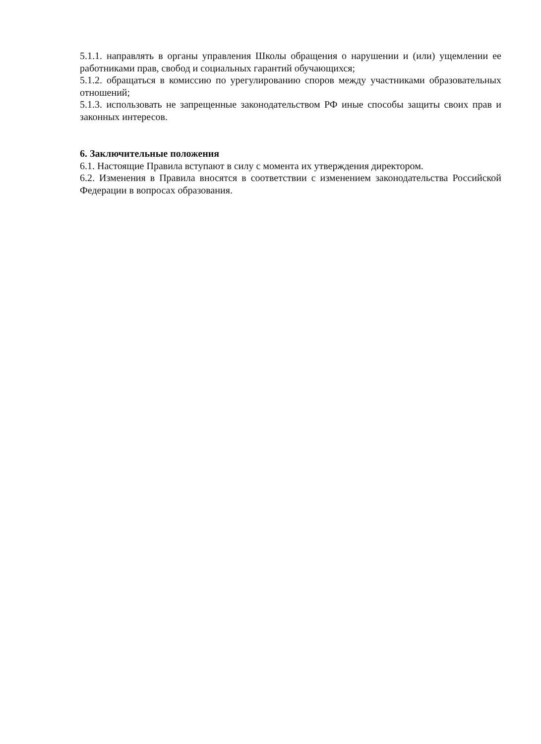5.1.1. направлять в органы управления Школы обращения о нарушении и (или) ущемлении ее работниками прав, свобод и социальных гарантий обучающихся;
5.1.2. обращаться в комиссию по урегулированию споров между участниками образовательных отношений;
5.1.3. использовать не запрещенные законодательством РФ иные способы защиты своих прав и законных интересов.
6. Заключительные положения
6.1. Настоящие Правила вступают в силу с момента их утверждения директором.
6.2. Изменения в Правила вносятся в соответствии с изменением законодательства Российской Федерации в вопросах образования.